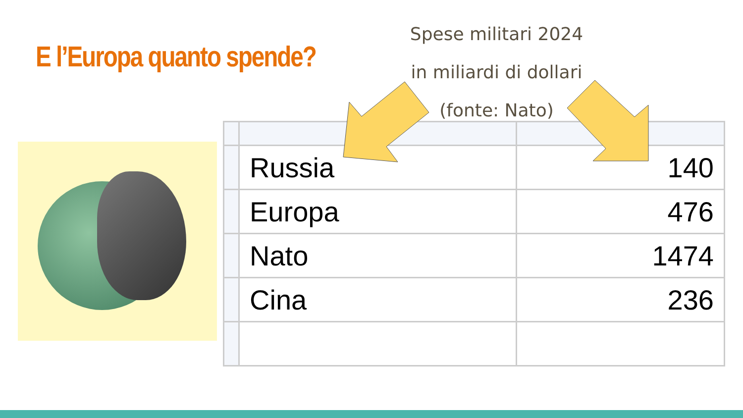E l’Europa quanto spende?
Spese militari 2024
in miliardi di dollari
(fonte: Nato)
| | Russia | 140 |
| | Europa | 476 |
| | Nato | 1474 |
| | Cina | 236 |